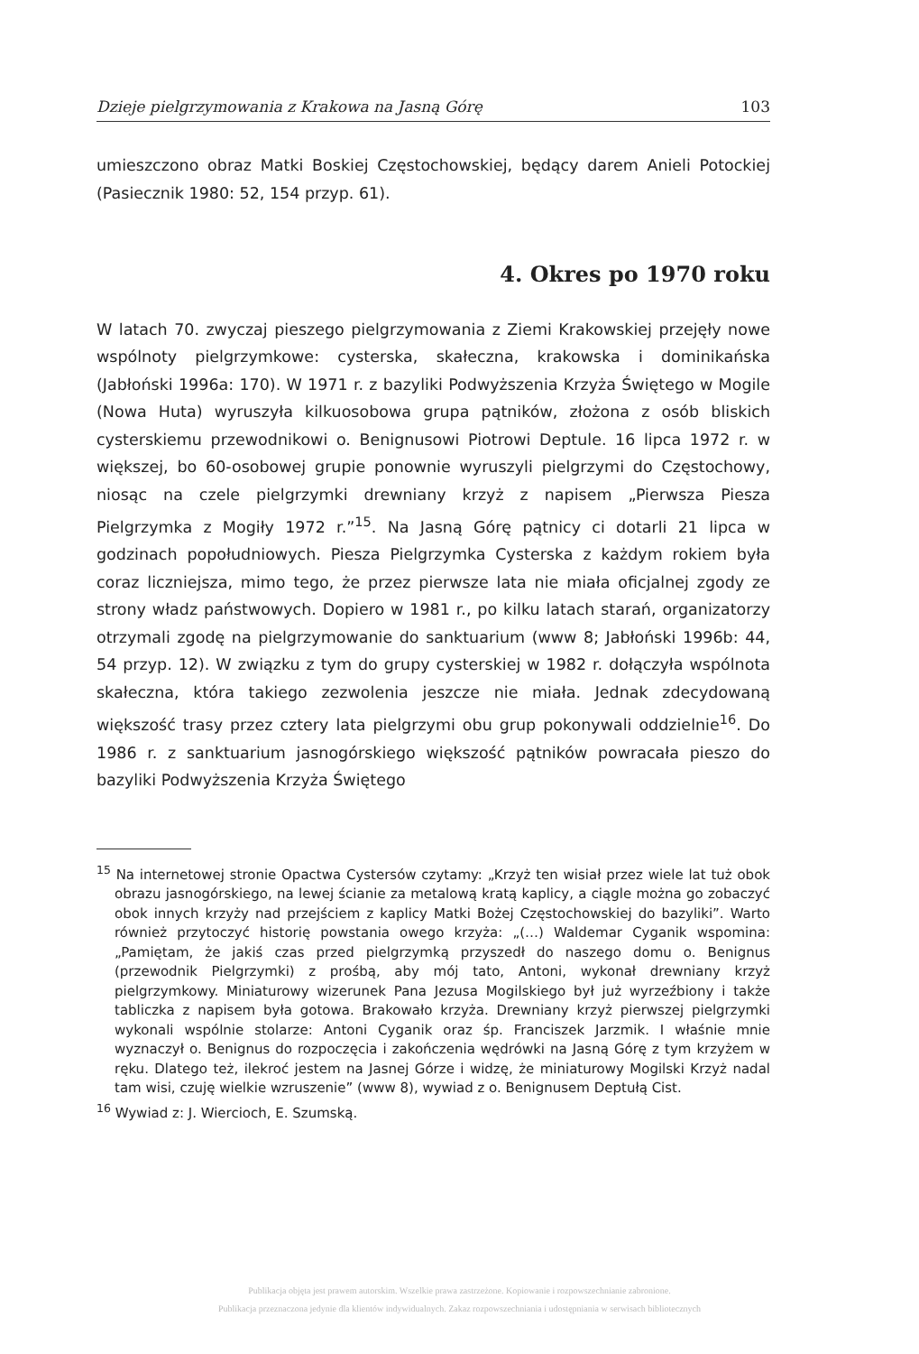Dzieje pielgrzymowania z Krakowa na Jasną Górę 103
umieszczono obraz Matki Boskiej Częstochowskiej, będący darem Anieli Potockiej (Pasiecznik 1980: 52, 154 przyp. 61).
4. Okres po 1970 roku
W latach 70. zwyczaj pieszego pielgrzymowania z Ziemi Krakowskiej przejęły nowe wspólnoty pielgrzymkowe: cysterska, skałeczna, krakowska i dominikańska (Jabłoński 1996a: 170). W 1971 r. z bazyliki Podwyższenia Krzyża Świętego w Mogile (Nowa Huta) wyruszyła kilkuosobowa grupa pątników, złożona z osób bliskich cysterskiemu przewodnikowi o. Benignusowi Piotrowi Deptule. 16 lipca 1972 r. w większej, bo 60-osobowej grupie ponownie wyruszyli pielgrzymi do Częstochowy, niosąc na czele pielgrzymki drewniany krzyż z napisem „Pierwsza Piesza Pielgrzymka z Mogiły 1972 r.”<sup>15</sup>. Na Jasną Górę pątnicy ci dotarli 21 lipca w godzinach popołudniowych. Piesza Pielgrzymka Cysterska z każdym rokiem była coraz liczniejsza, mimo tego, że przez pierwsze lata nie miała oficjalnej zgody ze strony władz państwowych. Dopiero w 1981 r., po kilku latach starań, organizatorzy otrzymali zgodę na pielgrzymowanie do sanktuarium (www 8; Jabłoński 1996b: 44, 54 przyp. 12). W związku z tym do grupy cysterskiej w 1982 r. dołączyła wspólnota skałeczna, która takiego zezwolenia jeszcze nie miała. Jednak zdecydowaną większość trasy przez cztery lata pielgrzymi obu grup pokonywali oddzielnie<sup>16</sup>. Do 1986 r. z sanktuarium jasnogórskiego większość pątników powracała pieszo do bazyliki Podwyższenia Krzyża Świętego
<sup>15</sup> Na internetowej stronie Opactwa Cystersów czytamy: „Krzyż ten wisiał przez wiele lat tuż obok obrazu jasnogórskiego, na lewej ścianie za metalową kratą kaplicy, a ciągle można go zobaczyć obok innych krzyży nad przejściem z kaplicy Matki Bożej Częstochowskiej do bazyliki”. Warto również przytoczyć historię powstania owego krzyża: „(…) Waldemar Cyganik wspomina: „Pamiętam, że jakiś czas przed pielgrzymką przyszedł do naszego domu o. Benignus (przewodnik Pielgrzymki) z prośbą, aby mój tato, Antoni, wykonał drewniany krzyż pielgrzymkowy. Miniaturowy wizerunek Pana Jezusa Mogilskiego był już wyrzeźbiony i także tabliczka z napisem była gotowa. Brakowało krzyża. Drewniany krzyż pierwszej pielgrzymki wykonali wspólnie stolarze: Antoni Cyganik oraz śp. Franciszek Jarzmik. I właśnie mnie wyznaczył o. Benignus do rozpoczęcia i zakończenia wędrówki na Jasną Górę z tym krzyżem w ręku. Dlatego też, ilekroć jestem na Jasnej Górze i widzę, że miniaturowy Mogilski Krzyż nadal tam wisi, czuję wielkie wzruszenie” (www 8), wywiad z o. Benignusem Deptułą Cist.
<sup>16</sup> Wywiad z: J. Wiercioch, E. Szumską.
Publikacja objęta jest prawem autorskim. Wszelkie prawa zastrzeżone. Kopiowanie i rozpowszechnianie zabronione.
Publikacja przeznaczona jedynie dla klientów indywidualnych. Zakaz rozpowszechniania i udostępniania w serwisach bibliotecznych